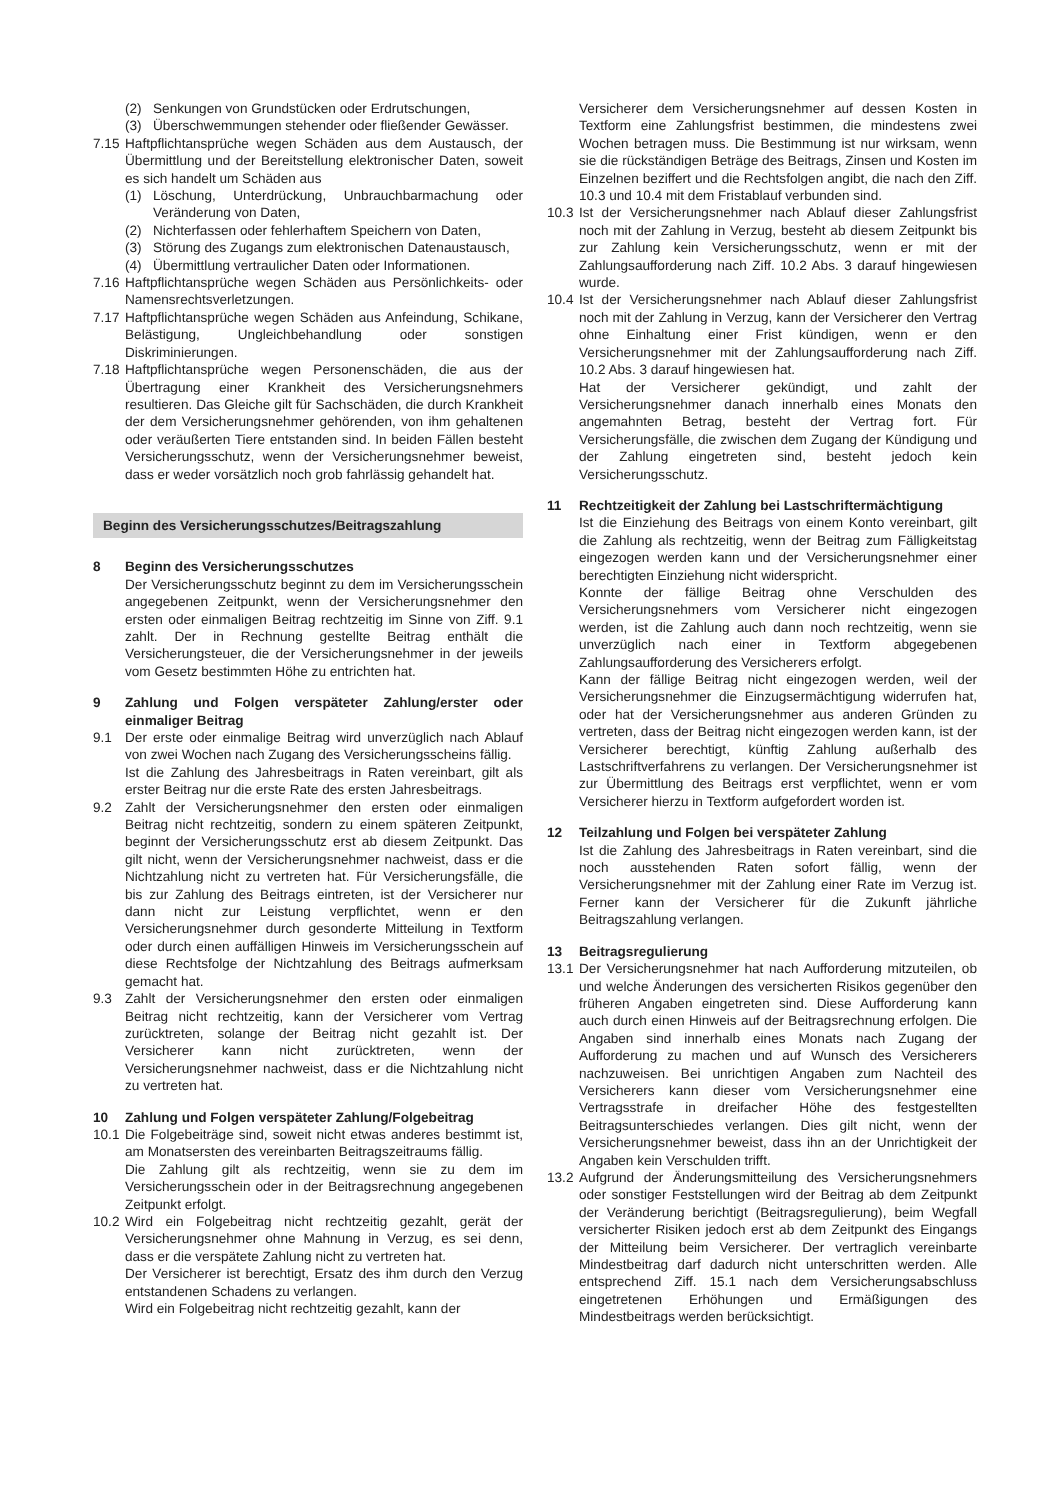(2) Senkungen von Grundstücken oder Erdrutschungen,
(3) Überschwemmungen stehender oder fließender Gewässer.
7.15 Haftpflichtansprüche wegen Schäden aus dem Austausch, der Übermittlung und der Bereitstellung elektronischer Daten, soweit es sich handelt um Schäden aus
(1) Löschung, Unterdrückung, Unbrauchbarmachung oder Veränderung von Daten,
(2) Nichterfassen oder fehlerhaftem Speichern von Daten,
(3) Störung des Zugangs zum elektronischen Datenaustausch,
(4) Übermittlung vertraulicher Daten oder Informationen.
7.16 Haftpflichtansprüche wegen Schäden aus Persönlichkeits- oder Namensrechtsverletzungen.
7.17 Haftpflichtansprüche wegen Schäden aus Anfeindung, Schikane, Belästigung, Ungleichbehandlung oder sonstigen Diskriminierungen.
7.18 Haftpflichtansprüche wegen Personenschäden, die aus der Übertragung einer Krankheit des Versicherungsnehmers resultieren. Das Gleiche gilt für Sachschäden, die durch Krankheit der dem Versicherungsnehmer gehörenden, von ihm gehaltenen oder veräußerten Tiere entstanden sind. In beiden Fällen besteht Versicherungsschutz, wenn der Versicherungsnehmer beweist, dass er weder vorsätzlich noch grob fahrlässig gehandelt hat.
Beginn des Versicherungsschutzes/Beitragszahlung
8 Beginn des Versicherungsschutzes
Der Versicherungsschutz beginnt zu dem im Versicherungsschein angegebenen Zeitpunkt, wenn der Versicherungsnehmer den ersten oder einmaligen Beitrag rechtzeitig im Sinne von Ziff. 9.1 zahlt. Der in Rechnung gestellte Beitrag enthält die Versicherungsteuer, die der Versicherungsnehmer in der jeweils vom Gesetz bestimmten Höhe zu entrichten hat.
9 Zahlung und Folgen verspäteter Zahlung/erster oder einmaliger Beitrag
9.1 Der erste oder einmalige Beitrag wird unverzüglich nach Ablauf von zwei Wochen nach Zugang des Versicherungsscheins fällig.
Ist die Zahlung des Jahresbeitrags in Raten vereinbart, gilt als erster Beitrag nur die erste Rate des ersten Jahresbeitrags.
9.2 Zahlt der Versicherungsnehmer den ersten oder einmaligen Beitrag nicht rechtzeitig, sondern zu einem späteren Zeitpunkt, beginnt der Versicherungsschutz erst ab diesem Zeitpunkt. Das gilt nicht, wenn der Versicherungsnehmer nachweist, dass er die Nichtzahlung nicht zu vertreten hat. Für Versicherungsfälle, die bis zur Zahlung des Beitrags eintreten, ist der Versicherer nur dann nicht zur Leistung verpflichtet, wenn er den Versicherungsnehmer durch gesonderte Mitteilung in Textform oder durch einen auffälligen Hinweis im Versicherungsschein auf diese Rechtsfolge der Nichtzahlung des Beitrags aufmerksam gemacht hat.
9.3 Zahlt der Versicherungsnehmer den ersten oder einmaligen Beitrag nicht rechtzeitig, kann der Versicherer vom Vertrag zurücktreten, solange der Beitrag nicht gezahlt ist. Der Versicherer kann nicht zurücktreten, wenn der Versicherungsnehmer nachweist, dass er die Nichtzahlung nicht zu vertreten hat.
10 Zahlung und Folgen verspäteter Zahlung/Folgebeitrag
10.1 Die Folgebeiträge sind, soweit nicht etwas anderes bestimmt ist, am Monatsersten des vereinbarten Beitragszeitraums fällig.
Die Zahlung gilt als rechtzeitig, wenn sie zu dem im Versicherungsschein oder in der Beitragsrechnung angegebenen Zeitpunkt erfolgt.
10.2 Wird ein Folgebeitrag nicht rechtzeitig gezahlt, gerät der Versicherungsnehmer ohne Mahnung in Verzug, es sei denn, dass er die verspätete Zahlung nicht zu vertreten hat.
Der Versicherer ist berechtigt, Ersatz des ihm durch den Verzug entstandenen Schadens zu verlangen.
Wird ein Folgebeitrag nicht rechtzeitig gezahlt, kann der
Versicherer dem Versicherungsnehmer auf dessen Kosten in Textform eine Zahlungsfrist bestimmen, die mindestens zwei Wochen betragen muss. Die Bestimmung ist nur wirksam, wenn sie die rückständigen Beträge des Beitrags, Zinsen und Kosten im Einzelnen beziffert und die Rechtsfolgen angibt, die nach den Ziff. 10.3 und 10.4 mit dem Fristablauf verbunden sind.
10.3 Ist der Versicherungsnehmer nach Ablauf dieser Zahlungsfrist noch mit der Zahlung in Verzug, besteht ab diesem Zeitpunkt bis zur Zahlung kein Versicherungsschutz, wenn er mit der Zahlungsaufforderung nach Ziff. 10.2 Abs. 3 darauf hingewiesen wurde.
10.4 Ist der Versicherungsnehmer nach Ablauf dieser Zahlungsfrist noch mit der Zahlung in Verzug, kann der Versicherer den Vertrag ohne Einhaltung einer Frist kündigen, wenn er den Versicherungsnehmer mit der Zahlungsaufforderung nach Ziff. 10.2 Abs. 3 darauf hingewiesen hat.
Hat der Versicherer gekündigt, und zahlt der Versicherungsnehmer danach innerhalb eines Monats den angemahnten Betrag, besteht der Vertrag fort. Für Versicherungsfälle, die zwischen dem Zugang der Kündigung und der Zahlung eingetreten sind, besteht jedoch kein Versicherungsschutz.
11 Rechtzeitigkeit der Zahlung bei Lastschriftermächtigung
Ist die Einziehung des Beitrags von einem Konto vereinbart, gilt die Zahlung als rechtzeitig, wenn der Beitrag zum Fälligkeitstag eingezogen werden kann und der Versicherungsnehmer einer berechtigten Einziehung nicht widerspricht.
Konnte der fällige Beitrag ohne Verschulden des Versicherungsnehmers vom Versicherer nicht eingezogen werden, ist die Zahlung auch dann noch rechtzeitig, wenn sie unverzüglich nach einer in Textform abgegebenen Zahlungsaufforderung des Versicherers erfolgt.
Kann der fällige Beitrag nicht eingezogen werden, weil der Versicherungsnehmer die Einzugsermächtigung widerrufen hat, oder hat der Versicherungsnehmer aus anderen Gründen zu vertreten, dass der Beitrag nicht eingezogen werden kann, ist der Versicherer berechtigt, künftig Zahlung außerhalb des Lastschriftverfahrens zu verlangen. Der Versicherungsnehmer ist zur Übermittlung des Beitrags erst verpflichtet, wenn er vom Versicherer hierzu in Textform aufgefordert worden ist.
12 Teilzahlung und Folgen bei verspäteter Zahlung
Ist die Zahlung des Jahresbeitrags in Raten vereinbart, sind die noch ausstehenden Raten sofort fällig, wenn der Versicherungsnehmer mit der Zahlung einer Rate im Verzug ist. Ferner kann der Versicherer für die Zukunft jährliche Beitragszahlung verlangen.
13 Beitragsregulierung
13.1 Der Versicherungsnehmer hat nach Aufforderung mitzuteilen, ob und welche Änderungen des versicherten Risikos gegenüber den früheren Angaben eingetreten sind. Diese Aufforderung kann auch durch einen Hinweis auf der Beitragsrechnung erfolgen. Die Angaben sind innerhalb eines Monats nach Zugang der Aufforderung zu machen und auf Wunsch des Versicherers nachzuweisen. Bei unrichtigen Angaben zum Nachteil des Versicherers kann dieser vom Versicherungsnehmer eine Vertragsstrafe in dreifacher Höhe des festgestellten Beitragsunterschiedes verlangen. Dies gilt nicht, wenn der Versicherungsnehmer beweist, dass ihn an der Unrichtigkeit der Angaben kein Verschulden trifft.
13.2 Aufgrund der Änderungsmitteilung des Versicherungsnehmers oder sonstiger Feststellungen wird der Beitrag ab dem Zeitpunkt der Veränderung berichtigt (Beitragsregulierung), beim Wegfall versicherter Risiken jedoch erst ab dem Zeitpunkt des Eingangs der Mitteilung beim Versicherer. Der vertraglich vereinbarte Mindestbeitrag darf dadurch nicht unterschritten werden. Alle entsprechend Ziff. 15.1 nach dem Versicherungsabschluss eingetretenen Erhöhungen und Ermäßigungen des Mindestbeitrags werden berücksichtigt.